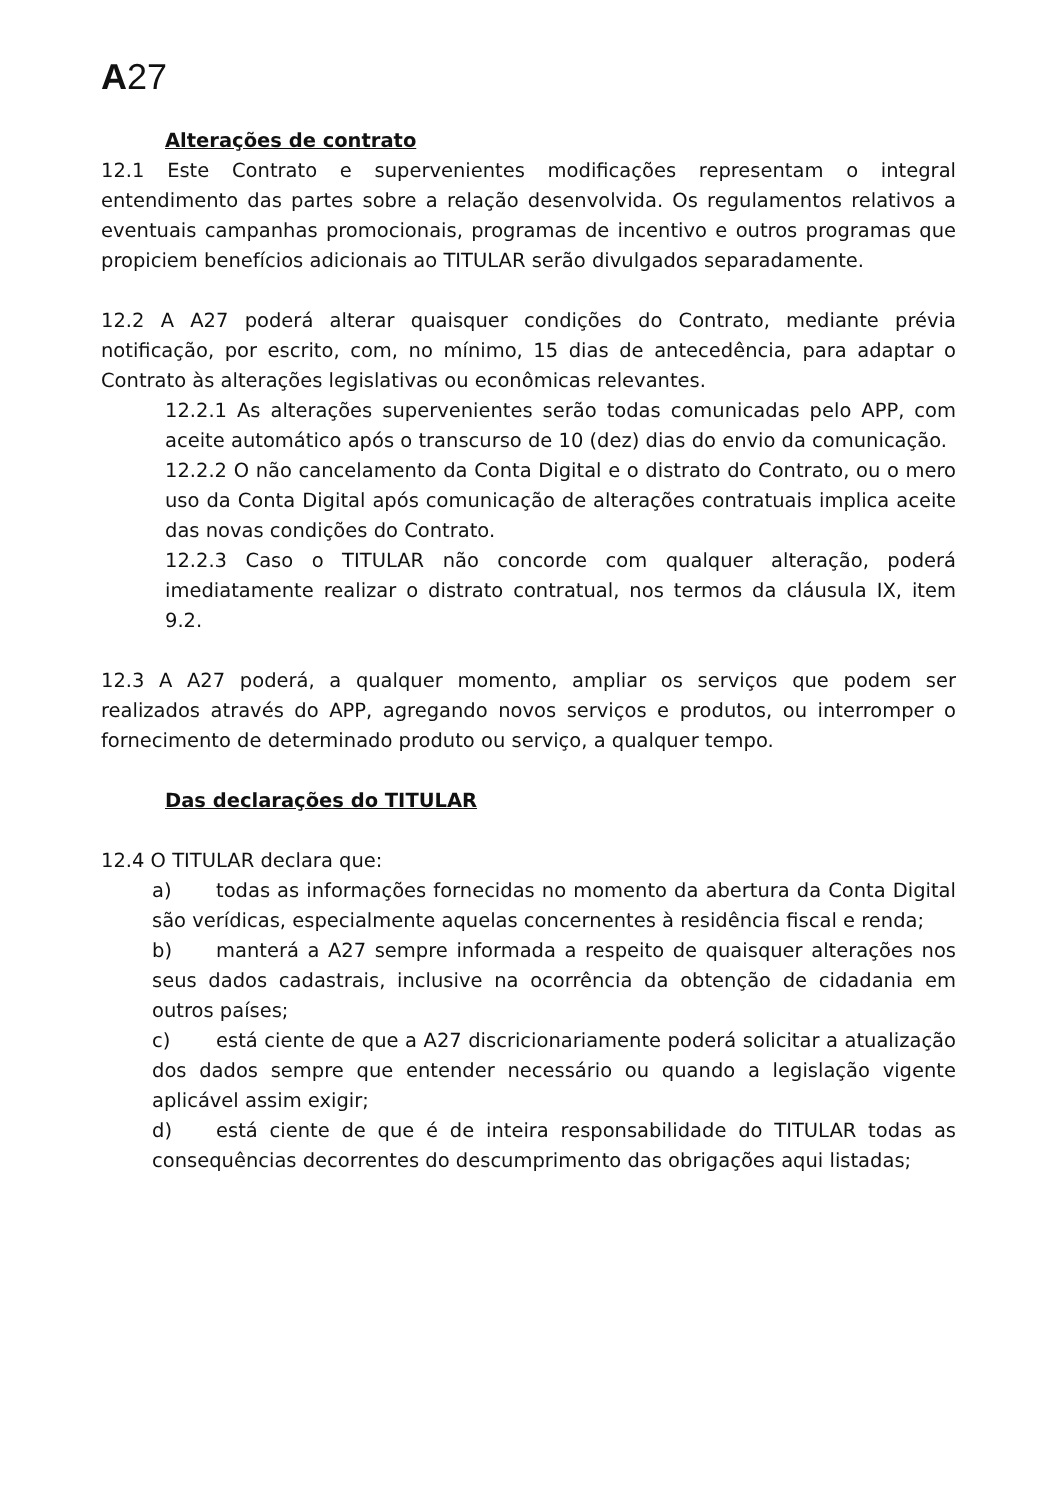A 27
Alterações de contrato
12.1 Este Contrato e supervenientes modificações representam o integral entendimento das partes sobre a relação desenvolvida. Os regulamentos relativos a eventuais campanhas promocionais, programas de incentivo e outros programas que propiciem benefícios adicionais ao TITULAR serão divulgados separadamente.
12.2 A A27 poderá alterar quaisquer condições do Contrato, mediante prévia notificação, por escrito, com, no mínimo, 15 dias de antecedência, para adaptar o Contrato às alterações legislativas ou econômicas relevantes.
12.2.1 As alterações supervenientes serão todas comunicadas pelo APP, com aceite automático após o transcurso de 10 (dez) dias do envio da comunicação.
12.2.2 O não cancelamento da Conta Digital e o distrato do Contrato, ou o mero uso da Conta Digital após comunicação de alterações contratuais implica aceite das novas condições do Contrato.
12.2.3 Caso o TITULAR não concorde com qualquer alteração, poderá imediatamente realizar o distrato contratual, nos termos da cláusula IX, item 9.2.
12.3 A A27 poderá, a qualquer momento, ampliar os serviços que podem ser realizados através do APP, agregando novos serviços e produtos, ou interromper o fornecimento de determinado produto ou serviço, a qualquer tempo.
Das declarações do TITULAR
12.4 O TITULAR declara que:
a) todas as informações fornecidas no momento da abertura da Conta Digital são verídicas, especialmente aquelas concernentes à residência fiscal e renda;
b) manterá a A27 sempre informada a respeito de quaisquer alterações nos seus dados cadastrais, inclusive na ocorrência da obtenção de cidadania em outros países;
c) está ciente de que a A27 discricionariamente poderá solicitar a atualização dos dados sempre que entender necessário ou quando a legislação vigente aplicável assim exigir;
d) está ciente de que é de inteira responsabilidade do TITULAR todas as consequências decorrentes do descumprimento das obrigações aqui listadas;